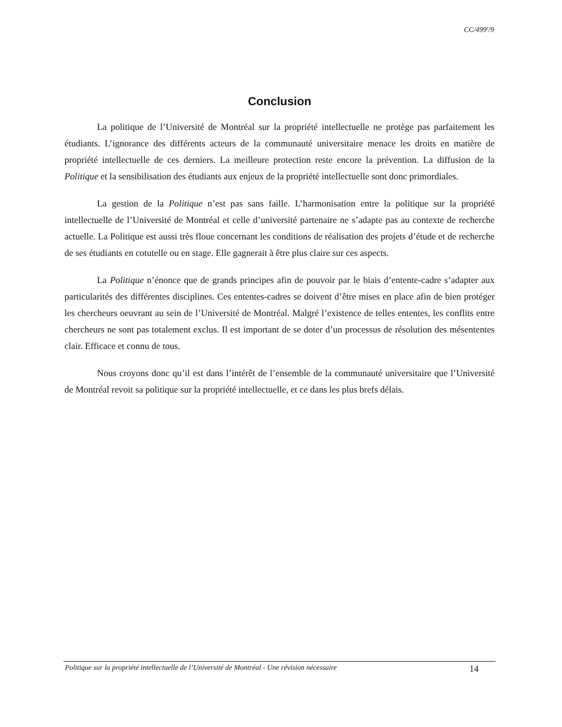CC/499<sup>e</sup>/9
Conclusion
La politique de l’Université de Montréal sur la propriété intellectuelle ne protège pas parfaitement les étudiants. L’ignorance des différents acteurs de la communauté universitaire menace les droits en matière de propriété intellectuelle de ces derniers. La meilleure protection reste encore la prévention. La diffusion de la Politique et la sensibilisation des étudiants aux enjeux de la propriété intellectuelle sont donc primordiales.
La gestion de la Politique n’est pas sans faille. L’harmonisation entre la politique sur la propriété intellectuelle de l’Université de Montréal et celle d’université partenaire ne s’adapte pas au contexte de recherche actuelle. La Politique est aussi très floue concernant les conditions de réalisation des projets d’étude et de recherche de ses étudiants en cotutelle ou en stage. Elle gagnerait à être plus claire sur ces aspects.
La Politique n’énonce que de grands principes afin de pouvoir par le biais d’entente-cadre s’adapter aux particularités des différentes disciplines. Ces ententes-cadres se doivent d’être mises en place afin de bien protéger les chercheurs oeuvrant au sein de l’Université de Montréal. Malgré l’existence de telles ententes, les conflits entre chercheurs ne sont pas totalement exclus. Il est important de se doter d’un processus de résolution des mésententes clair. Efficace et connu de tous.
Nous croyons donc qu’il est dans l’intérêt de l’ensemble de la communauté universitaire que l’Université de Montréal revoit sa politique sur la propriété intellectuelle, et ce dans les plus brefs délais.
Politique sur la propriété intellectuelle de l’Université de Montréal - Une révision nécessaire 14